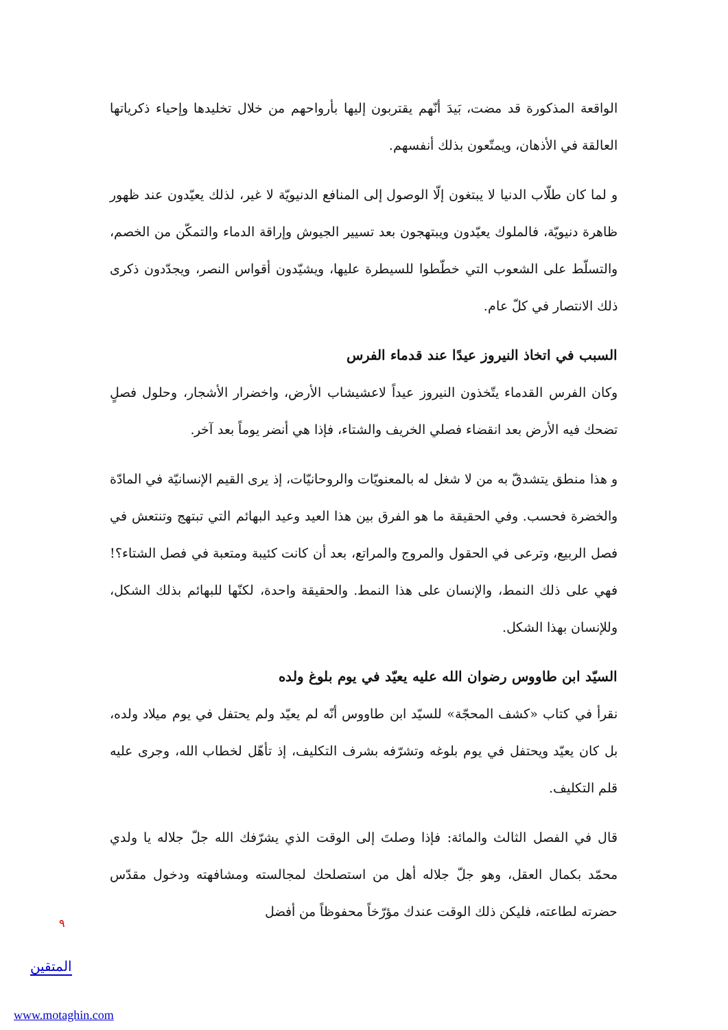الواقعة المذكورة قد مضت، بَيدَ أنّهم يقتربون إليها بأرواحهم من خلال تخليدها وإحياء ذكرياتها العالقة في الأذهان، ويمتّعون بذلك أنفسهم.
و لما كان طلّاب الدنيا لا يبتغون إلّا الوصول إلى المنافع الدنيويّة لا غير، لذلك يعيّدون عند ظهور ظاهرة دنيويّة، فالملوك يعيّدون ويبتهجون بعد تسيير الجيوش وإراقة الدماء والتمكّن من الخصم، والتسلّط على الشعوب التي خطّطوا للسيطرة عليها، ويشيّدون أقواس النصر، ويجدّدون ذكرى ذلك الانتصار في كلّ عام.
السبب في اتخاذ النيروز عيدًا عند قدماء الفرس
وكان الفرس القدماء يتّخذون النيروز عيداً لاعشيشاب الأرض، واخضرار الأشجار، وحلول فصلٍ تضحك فيه الأرض بعد انقضاء فصلي الخريف والشتاء، فإذا هي أنضر يوماً بعد آخر.
و هذا منطق يتشدقّ به من لا شغل له بالمعنويّات والروحانيّات، إذ يرى القيم الإنسانيّة في المادّة والخضرة فحسب. وفي الحقيقة ما هو الفرق بين هذا العيد وعيد البهائم التي تبتهج وتنتعش في فصل الربيع، وترعى في الحقول والمروج والمراتع، بعد أن كانت كئيبة ومتعبة في فصل الشتاء؟! فهي على ذلك النمط، والإنسان على هذا النمط. والحقيقة واحدة، لكنّها للبهائم بذلك الشكل، وللإنسان بهذا الشكل.
السيّد ابن طاووس رضوان الله عليه يعيّد في يوم بلوغ ولده
نقرأ في كتاب «كشف المحجّة» للسيّد ابن طاووس أنّه لم يعيّد ولم يحتفل في يوم ميلاد ولده، بل كان يعيّد ويحتفل في يوم بلوغه وتشرّفه بشرف التكليف، إذ تأهّل لخطاب الله، وجرى عليه قلم التكليف.
قال في الفصل الثالث والمائة: فإذا وصلتَ إلى الوقت الذي يشرّفك الله جلّ جلاله يا ولدي محمّد بكمال العقل، وهو جلّ جلاله أهل من استصلحك لمجالسته ومشافهته ودخول مقدّس حضرته لطاعته، فليكن ذلك الوقت عندك مؤرّخاً محفوظاً من أفضل
٩
المتقين
www.motaghin.com